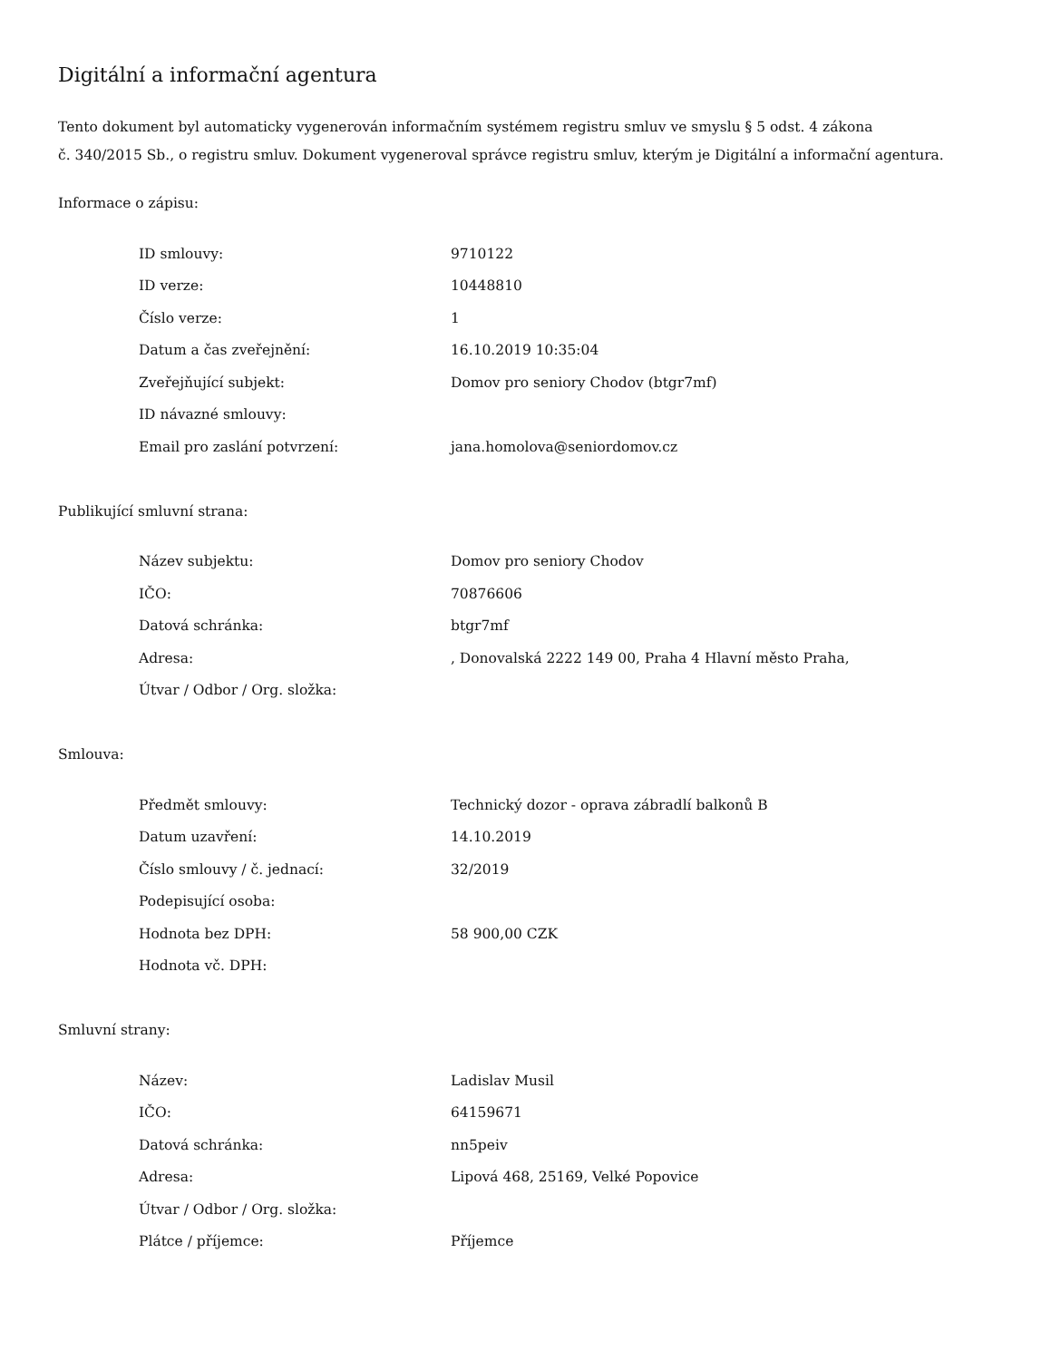Digitální a informační agentura
Tento dokument byl automaticky vygenerován informačním systémem registru smluv ve smyslu § 5 odst. 4 zákona
č. 340/2015 Sb., o registru smluv. Dokument vygeneroval správce registru smluv, kterým je Digitální a informační agentura.
Informace o zápisu:
| ID smlouvy: | 9710122 |
| ID verze: | 10448810 |
| Číslo verze: | 1 |
| Datum a čas zveřejnění: | 16.10.2019 10:35:04 |
| Zveřejňující subjekt: | Domov pro seniory Chodov (btgr7mf) |
| ID návazné smlouvy: | |
| Email pro zaslání potvrzení: | jana.homolova@seniordomov.cz |
Publikující smluvní strana:
| Název subjektu: | Domov pro seniory Chodov |
| IČO: | 70876606 |
| Datová schránka: | btgr7mf |
| Adresa: | , Donovalská 2222 149 00, Praha 4 Hlavní město Praha, |
| Útvar / Odbor / Org. složka: | |
Smlouva:
| Předmět smlouvy: | Technický dozor - oprava zábradlí balkonů B |
| Datum uzavření: | 14.10.2019 |
| Číslo smlouvy / č. jednací: | 32/2019 |
| Podepisující osoba: | |
| Hodnota bez DPH: | 58 900,00 CZK |
| Hodnota vč. DPH: | |
Smluvní strany:
| Název: | Ladislav Musil |
| IČO: | 64159671 |
| Datová schránka: | nn5peiv |
| Adresa: | Lipová 468, 25169, Velké Popovice |
| Útvar / Odbor / Org. složka: | |
| Plátce / příjemce: | Příjemce |